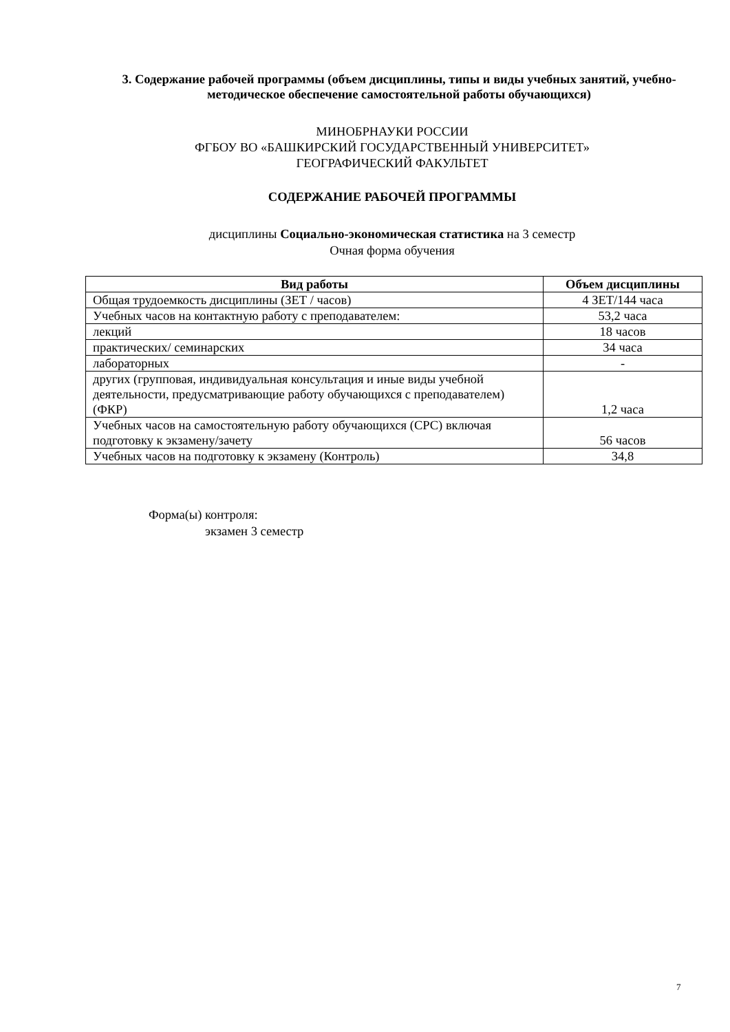3. Содержание рабочей программы (объем дисциплины, типы и виды учебных занятий, учебно-методическое обеспечение самостоятельной работы обучающихся)
МИНОБРНАУКИ РОССИИ
ФГБОУ ВО «БАШКИРСКИЙ ГОСУДАРСТВЕННЫЙ УНИВЕРСИТЕТ»
ГЕОГРАФИЧЕСКИЙ ФАКУЛЬТЕТ
СОДЕРЖАНИЕ РАБОЧЕЙ ПРОГРАММЫ
дисциплины Социально-экономическая статистика на 3 семестр
Очная форма обучения
| Вид работы | Объем дисциплины |
| --- | --- |
| Общая трудоемкость дисциплины (ЗЕТ / часов) | 4 ЗЕТ/144 часа |
| Учебных часов на контактную работу с преподавателем: | 53,2 часа |
| лекций | 18 часов |
| практических/ семинарских | 34 часа |
| лабораторных | - |
| других (групповая, индивидуальная консультация и иные виды учебной деятельности, предусматривающие работу обучающихся с преподавателем) (ФКР) | 1,2 часа |
| Учебных часов на самостоятельную работу обучающихся (СРС) включая подготовку к экзамену/зачету | 56 часов |
| Учебных часов на подготовку к экзамену (Контроль) | 34,8 |
Форма(ы) контроля:
экзамен 3 семестр
7